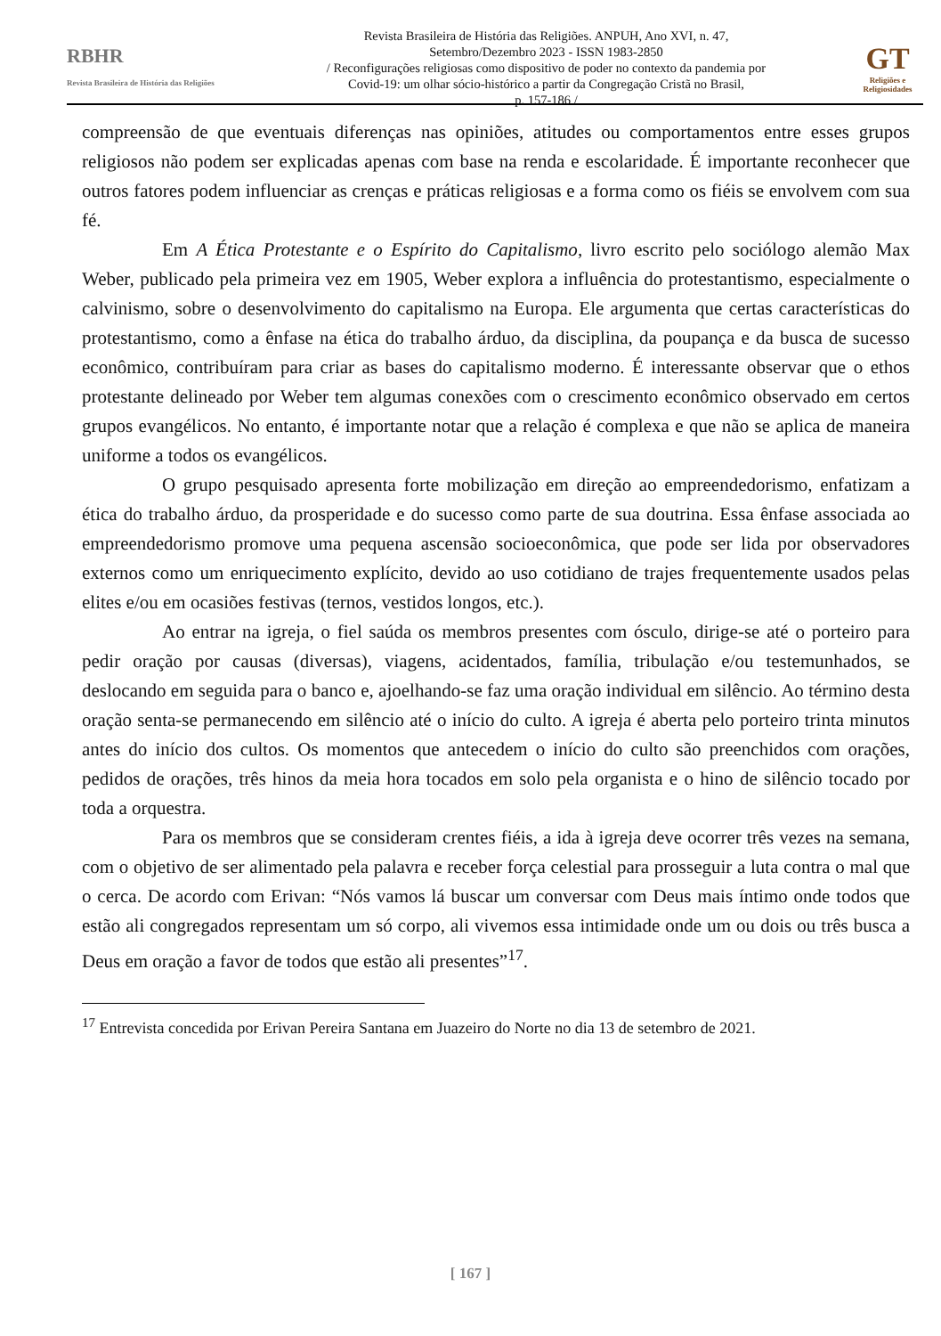RBHR
Revista Brasileira de História das Religiões
Revista Brasileira de História das Religiões. ANPUH, Ano XVI, n. 47,
Setembro/Dezembro 2023 - ISSN 1983-2850
/ Reconfigurações religiosas como dispositivo de poder no contexto da pandemia por
Covid-19: um olhar sócio-histórico a partir da Congregação Cristã no Brasil,
p. 157-186 /
GT
Religiões e Religiosidades
compreensão de que eventuais diferenças nas opiniões, atitudes ou comportamentos entre esses grupos religiosos não podem ser explicadas apenas com base na renda e escolaridade. É importante reconhecer que outros fatores podem influenciar as crenças e práticas religiosas e a forma como os fiéis se envolvem com sua fé.
Em A Ética Protestante e o Espírito do Capitalismo, livro escrito pelo sociólogo alemão Max Weber, publicado pela primeira vez em 1905, Weber explora a influência do protestantismo, especialmente o calvinismo, sobre o desenvolvimento do capitalismo na Europa. Ele argumenta que certas características do protestantismo, como a ênfase na ética do trabalho árduo, da disciplina, da poupança e da busca de sucesso econômico, contribuíram para criar as bases do capitalismo moderno. É interessante observar que o ethos protestante delineado por Weber tem algumas conexões com o crescimento econômico observado em certos grupos evangélicos. No entanto, é importante notar que a relação é complexa e que não se aplica de maneira uniforme a todos os evangélicos.
O grupo pesquisado apresenta forte mobilização em direção ao empreendedorismo, enfatizam a ética do trabalho árduo, da prosperidade e do sucesso como parte de sua doutrina. Essa ênfase associada ao empreendedorismo promove uma pequena ascensão socioeconômica, que pode ser lida por observadores externos como um enriquecimento explícito, devido ao uso cotidiano de trajes frequentemente usados pelas elites e/ou em ocasiões festivas (ternos, vestidos longos, etc.).
Ao entrar na igreja, o fiel saúda os membros presentes com ósculo, dirige-se até o porteiro para pedir oração por causas (diversas), viagens, acidentados, família, tribulação e/ou testemunhados, se deslocando em seguida para o banco e, ajoelhando-se faz uma oração individual em silêncio. Ao término desta oração senta-se permanecendo em silêncio até o início do culto. A igreja é aberta pelo porteiro trinta minutos antes do início dos cultos. Os momentos que antecedem o início do culto são preenchidos com orações, pedidos de orações, três hinos da meia hora tocados em solo pela organista e o hino de silêncio tocado por toda a orquestra.
Para os membros que se consideram crentes fiéis, a ida à igreja deve ocorrer três vezes na semana, com o objetivo de ser alimentado pela palavra e receber força celestial para prosseguir a luta contra o mal que o cerca. De acordo com Erivan: “Nós vamos lá buscar um conversar com Deus mais íntimo onde todos que estão ali congregados representam um só corpo, ali vivemos essa intimidade onde um ou dois ou três busca a Deus em oração a favor de todos que estão ali presentes”<sup>17</sup>.
<sup>17</sup> Entrevista concedida por Erivan Pereira Santana em Juazeiro do Norte no dia 13 de setembro de 2021.
[ 167 ]